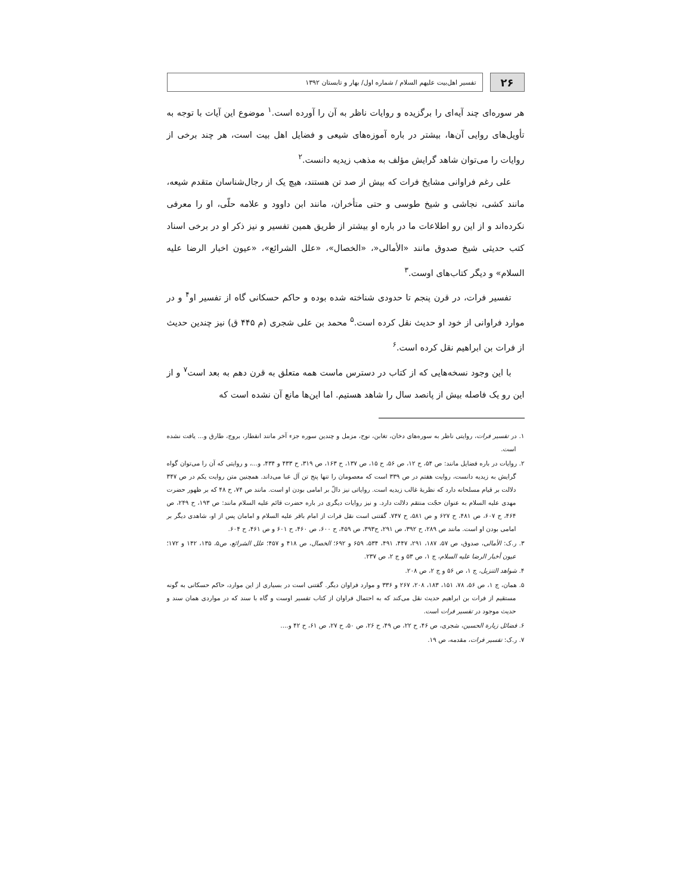۲۶
تفسیر اهل‌بیت علیهم السلام / شماره اول/ بهار و تابستان ۱۳۹۲
هر سوره‌ای چند آیه‌ای را برگزیده و روایات ناظر به آن را آورده است.<sup>۱</sup> موضوع این آیات با توجه به تأویل‌های روایی آن‌ها، بیشتر در باره آموزه‌های شیعی و فضایل اهل بیت است، هر چند برخی از روایات را می‌توان شاهد گرایش مؤلف به مذهب زیدیه دانست.<sup>۲</sup>
علی رغم فراوانی مشایخ فرات که بیش از صد تن هستند، هیچ یک از رجال‌شناسان متقدم شیعه، مانند کشی، نجاشی و شیخ طوسی و حتی متأخران، مانند ابن داوود و علامه حلّی، او را معرفی نکرده‌اند و از این رو اطلاعات ما در باره او بیشتر از طریق همین تفسیر و نیز ذکر او در برخی اسناد کتب حدیثی شیخ صدوق مانند «الأمالی«، «الخصال»، «علل الشرائع»، «عیون اخبار الرضا علیه السلام» و دیگر کتاب‌های اوست.<sup>۳</sup>
تفسیر فرات، در قرن پنجم تا حدودی شناخته شده بوده و حاکم حسکانی گاه از تفسیر او<sup>۴</sup> و در موارد فراوانی از خود او حدیث نقل کرده است.<sup>۵</sup> محمد بن علی شجری (م ۴۴۵ ق) نیز چندین حدیث از فرات بن ابراهیم نقل کرده است.<sup>۶</sup>
با این وجود نسخه‌هایی که از کتاب در دسترس ماست همه متعلق به قرن دهم به بعد است<sup>۷</sup> و از این رو یک فاصله بیش از پانصد سال را شاهد هستیم. اما این‌ها مانع آن نشده است که
۱. در تفسیر فرات، روایتی ناظر به سوره‌های دخان، تغابن، نوح، مزمل و چندین سوره جزء آخر مانند انفطار، بروج، طارق و... یافت نشده است.
۲. روایات در باره فضایل مانند: ص ۵۴، ح ۱۲، ص ۵۶، ح ۱۵، ص ۱۳۷، ح ۱۶۳، ص ۳۱۹، ح ۴۳۳ و ۴۳۴، و...، و روایتی که آن را می‌توان گواه گرایش به زیدیه دانست، روایت هفتم در ص ۳۳۹ است که معصومان را تنها پنج تن آل عبا می‌داند. همچنین متن روایت یکم در ص ۳۴۷ دلالت بر قیام مسلحانه دارد که نظریهٔ غالب زیدیه است. روایاتی نیز دالّ بر امامی بودن او است. مانند ص ۷۴، ح ۴۸ که بر ظهور حضرت مهدی علیه السلام به عنوان حجّت منتقم دلالت دارد. و نیز روایات دیگری در باره حضرت قائم علیه السلام مانند: ص ۱۹۳، ح ۲۴۹، ص ۴۶۴، ح ۶۰۷، ص ۴۸۱، ح ۶۲۷ و ص ۵۸۱، ح ۷۴۷. گفتنی است نقل فرات از امام باقر علیه السلام و امامان پس از او، شاهدی دیگر بر امامی بودن او است. مانند ص ۲۸۹، ح ۳۹۲، ص ۲۹۱، ح۳۹۳، ص ۴۵۹، ح ۶۰۰، ص ۴۶۰، ح ۶۰۱ و ص ۴۶۱، ح ۶۰۴.
۳. ر.ک: الأمالی، صدوق، ص ۵۷، ۱۸۷، ۲۹۱، ۴۴۷، ۴۹۱، ۵۳۴، ۶۵۹ و ۶۹۲؛ الخصال، ص ۴۱۸ و ۴۵۷؛ علل الشرائع، ص۵، ۱۳۵، ۱۴۲ و ۱۷۲؛ عیون أخبار الرضا علیه السلام، ج ۱، ص ۵۳ و ج ۲، ص ۲۳۷.
۴. شواهد التنزیل، ج ۱، ص ۵۶ و ج ۲، ص ۲۰۸.
۵. همان، ج ۱، ص ۵۶، ۷۸، ۱۵۱، ۱۸۳، ۲۰۸، ۲۶۷ و ۳۳۶ و موارد فراوان دیگر. گفتنی است در بسیاری از این موارد، حاکم حسکانی به گونه مستقیم از فرات بن ابراهیم حدیث نقل می‌کند که به احتمال فراوان از کتاب تفسیر اوست و گاه با سند که در مواردی همان سند و حدیث موجود در تفسیر فرات است.
۶. فضائل زیارة الحسین، شجری، ص ۴۶، ح ۲۲، ص ۴۹، ح ۲۶، ص ۵۰، ح ۲۷، ص ۶۱، ح ۴۲ و....
۷. ر.ک: تفسیر فرات، مقدمه، ص ۱۹.